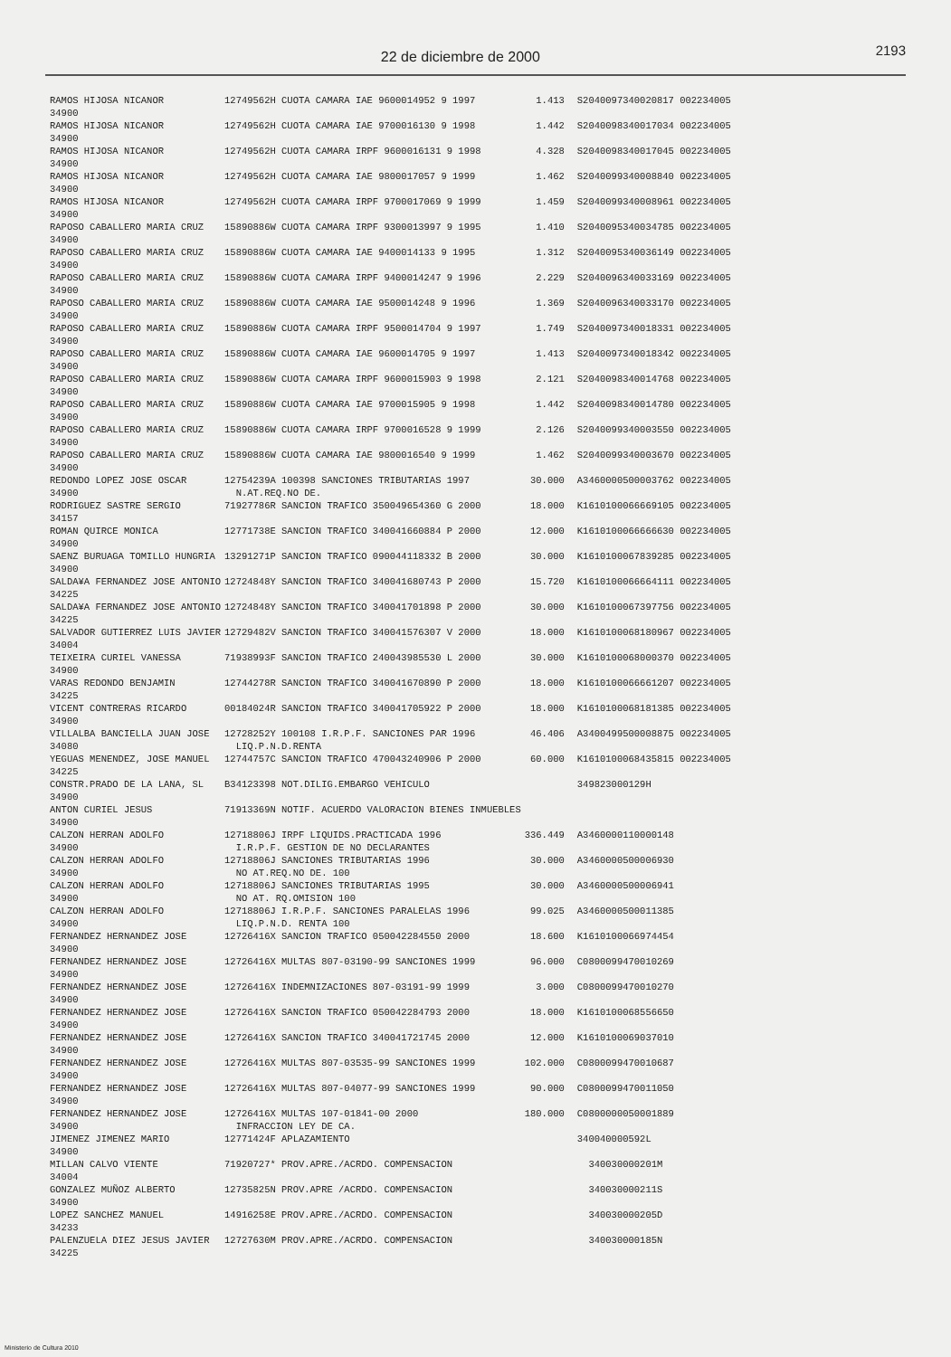22 de diciembre de 2000 2193
| RAMOS HIJOSA NICANOR 34900 | 12749562H CUOTA CAMARA IAE 9600014952 9 1997 | 1.413 | S2040097340020817 002234005 |
| RAMOS HIJOSA NICANOR 34900 | 12749562H CUOTA CAMARA IAE 9700016130 9 1998 | 1.442 | S2040098340017034 002234005 |
| RAMOS HIJOSA NICANOR 34900 | 12749562H CUOTA CAMARA IRPF 9600016131 9 1998 | 4.328 | S2040098340017045 002234005 |
| RAMOS HIJOSA NICANOR 34900 | 12749562H CUOTA CAMARA IAE 9800017057 9 1999 | 1.462 | S2040099340008840 002234005 |
| RAMOS HIJOSA NICANOR 34900 | 12749562H CUOTA CAMARA IRPF 9700017069 9 1999 | 1.459 | S2040099340008961 002234005 |
| RAPOSO CABALLERO MARIA CRUZ 34900 | 15890886W CUOTA CAMARA IRPF 9300013997 9 1995 | 1.410 | S2040095340034785 002234005 |
| RAPOSO CABALLERO MARIA CRUZ 34900 | 15890886W CUOTA CAMARA IAE 9400014133 9 1995 | 1.312 | S2040095340036149 002234005 |
| RAPOSO CABALLERO MARIA CRUZ 34900 | 15890886W CUOTA CAMARA IRPF 9400014247 9 1996 | 2.229 | S2040096340033169 002234005 |
| RAPOSO CABALLERO MARIA CRUZ 34900 | 15890886W CUOTA CAMARA IAE 9500014248 9 1996 | 1.369 | S2040096340033170 002234005 |
| RAPOSO CABALLERO MARIA CRUZ 34900 | 15890886W CUOTA CAMARA IRPF 9500014704 9 1997 | 1.749 | S2040097340018331 002234005 |
| RAPOSO CABALLERO MARIA CRUZ 34900 | 15890886W CUOTA CAMARA IAE 9600014705 9 1997 | 1.413 | S2040097340018342 002234005 |
| RAPOSO CABALLERO MARIA CRUZ 34900 | 15890886W CUOTA CAMARA IRPF 9600015903 9 1998 | 2.121 | S2040098340014768 002234005 |
| RAPOSO CABALLERO MARIA CRUZ 34900 | 15890886W CUOTA CAMARA IAE 9700015905 9 1998 | 1.442 | S2040098340014780 002234005 |
| RAPOSO CABALLERO MARIA CRUZ 34900 | 15890886W CUOTA CAMARA IRPF 9700016528 9 1999 | 2.126 | S2040099340003550 002234005 |
| RAPOSO CABALLERO MARIA CRUZ 34900 | 15890886W CUOTA CAMARA IAE 9800016540 9 1999 | 1.462 | S2040099340003670 002234005 |
| REDONDO LOPEZ JOSE OSCAR 34900 | 12754239A 100398 SANCIONES TRIBUTARIAS 1997 N.AT.REQ.NO DE. | 30.000 | A3460000500003762 002234005 |
| RODRIGUEZ SASTRE SERGIO 34157 | 71927786R SANCION TRAFICO 350049654360 G 2000 | 18.000 | K1610100066669105 002234005 |
| ROMAN QUIRCE MONICA 34900 | 12771738E SANCION TRAFICO 340041660884 P 2000 | 12.000 | K1610100066666630 002234005 |
| SAENZ BURUAGA TOMILLO HUNGRIA 34900 | 13291271P SANCION TRAFICO 090044118332 B 2000 | 30.000 | K1610100067839285 002234005 |
| SALDA¥A FERNANDEZ JOSE ANTONIO 34225 | 12724848Y SANCION TRAFICO 340041680743 P 2000 | 15.720 | K1610100066664111 002234005 |
| SALDA¥A FERNANDEZ JOSE ANTONIO 34225 | 12724848Y SANCION TRAFICO 340041701898 P 2000 | 30.000 | K1610100067397756 002234005 |
| SALVADOR GUTIERREZ LUIS JAVIER 34004 | 12729482V SANCION TRAFICO 340041576307 V 2000 | 18.000 | K1610100068180967 002234005 |
| TEIXEIRA CURIEL VANESSA 34900 | 71938993F SANCION TRAFICO 240043985530 L 2000 | 30.000 | K1610100068000370 002234005 |
| VARAS REDONDO BENJAMIN 34225 | 12744278R SANCION TRAFICO 340041670890 P 2000 | 18.000 | K1610100066661207 002234005 |
| VICENT CONTRERAS RICARDO 34900 | 00184024R SANCION TRAFICO 340041705922 P 2000 | 18.000 | K1610100068181385 002234005 |
| VILLALBA BANCIELLA JUAN JOSE 34080 | 12728252Y 100108 I.R.P.F. SANCIONES PAR 1996 LIQ.P.N.D.RENTA | 46.406 | A3400499500008875 002234005 |
| YEGUAS MENENDEZ, JOSE MANUEL 34225 | 12744757C SANCION TRAFICO 470043240906 P 2000 | 60.000 | K1610100068435815 002234005 |
| CONSTR.PRADO DE LA LANA, SL 34900 | B34123398 NOT.DILIG.EMBARGO VEHICULO | | 349823000129H |
| ANTON CURIEL JESUS 34900 | 71913369N NOTIF. ACUERDO VALORACION BIENES INMUEBLES | | |
| CALZON HERRAN ADOLFO 34900 | 12718806J IRPF LIQUIDS.PRACTICADA 1996 I.R.P.F. GESTION DE NO DECLARANTES | 336.449 | A3460000110000148 |
| CALZON HERRAN ADOLFO 34900 | 12718806J SANCIONES TRIBUTARIAS 1996 NO AT.REQ.NO DE. 100 | 30.000 | A3460000500006930 |
| CALZON HERRAN ADOLFO 34900 | 12718806J SANCIONES TRIBUTARIAS 1995 NO AT. RQ.OMISION 100 | 30.000 | A3460000500006941 |
| CALZON HERRAN ADOLFO 34900 | 12718806J I.R.P.F. SANCIONES PARALELAS 1996 LIQ.P.N.D. RENTA 100 | 99.025 | A3460000500011385 |
| FERNANDEZ HERNANDEZ JOSE 34900 | 12726416X SANCION TRAFICO 050042284550 2000 | 18.600 | K1610100066974454 |
| FERNANDEZ HERNANDEZ JOSE 34900 | 12726416X MULTAS 807-03190-99 SANCIONES 1999 | 96.000 | C0800099470010269 |
| FERNANDEZ HERNANDEZ JOSE 34900 | 12726416X INDEMNIZACIONES 807-03191-99 1999 | 3.000 | C0800099470010270 |
| FERNANDEZ HERNANDEZ JOSE 34900 | 12726416X SANCION TRAFICO 050042284793 2000 | 18.000 | K1610100068556650 |
| FERNANDEZ HERNANDEZ JOSE 34900 | 12726416X SANCION TRAFICO 340041721745 2000 | 12.000 | K1610100069037010 |
| FERNANDEZ HERNANDEZ JOSE 34900 | 12726416X MULTAS 807-03535-99 SANCIONES 1999 | 102.000 | C0800099470010687 |
| FERNANDEZ HERNANDEZ JOSE 34900 | 12726416X MULTAS 807-04077-99 SANCIONES 1999 | 90.000 | C0800099470011050 |
| FERNANDEZ HERNANDEZ JOSE 34900 | 12726416X MULTAS 107-01841-00 2000 INFRACCION LEY DE CA. | 180.000 | C0800000050001889 |
| JIMENEZ JIMENEZ MARIO 34900 | 12771424F APLAZAMIENTO | | 340040000592L |
| MILLAN CALVO VIENTE 34004 | 71920727* PROV.APRE./ACRDO. COMPENSACION | | 340030000201M |
| GONZALEZ MUÑOZ ALBERTO 34900 | 12735825N PROV.APRE /ACRDO. COMPENSACION | | 340030000211S |
| LOPEZ SANCHEZ MANUEL 34233 | 14916258E PROV.APRE./ACRDO. COMPENSACION | | 340030000205D |
| PALENZUELA DIEZ JESUS JAVIER 34225 | 12727630M PROV.APRE./ACRDO. COMPENSACION | | 340030000185N |
Ministerio de Cultura 2010